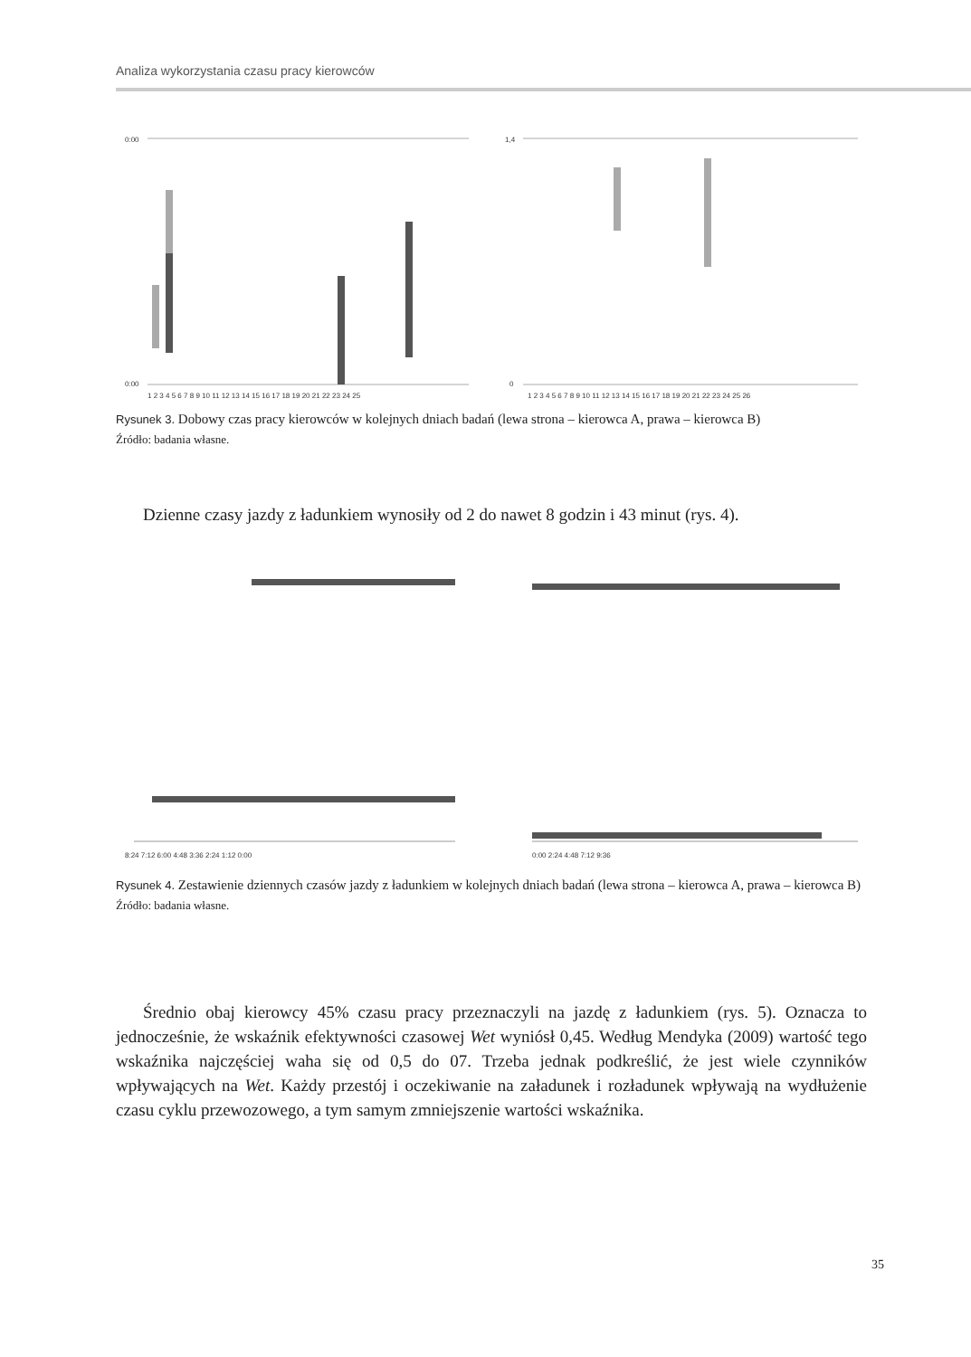Analiza wykorzystania czasu pracy kierowców
0:00
0:00
1,4
0
1 2 3 4 5 6 7 8 9 10 11 12 13 14 15 16 17 18 19 20 21 22 23 24 25
1 2 3 4 5 6 7 8 9 10 11 12 13 14 15 16 17 18 19 20 21 22 23 24 25 26
Rysunek 3. Dobowy czas pracy kierowców w kolejnych dniach badań (lewa strona – kierowca A, prawa – kierowca B)
Źródło: badania własne.
Dzienne czasy jazdy z ładunkiem wynosiły od 2 do nawet 8 godzin i 43 minut (rys. 4).
8:24 7:12 6:00 4:48 3:36 2:24 1:12 0:00
0:00 2:24 4:48 7:12 9:36
Rysunek 4. Zestawienie dziennych czasów jazdy z ładunkiem w kolejnych dniach badań (lewa strona – kierowca A, prawa – kierowca B)
Źródło: badania własne.
Średnio obaj kierowcy 45% czasu pracy przeznaczyli na jazdę z ładunkiem (rys. 5). Oznacza to jednocześnie, że wskaźnik efektywności czasowej Wet wyniósł 0,45. Według Mendyka (2009) wartość tego wskaźnika najczęściej waha się od 0,5 do 07. Trzeba jednak podkreślić, że jest wiele czynników wpływających na Wet. Każdy przestój i oczekiwanie na załadunek i rozładunek wpływają na wydłużenie czasu cyklu przewozowego, a tym samym zmniejszenie wartości wskaźnika.
35